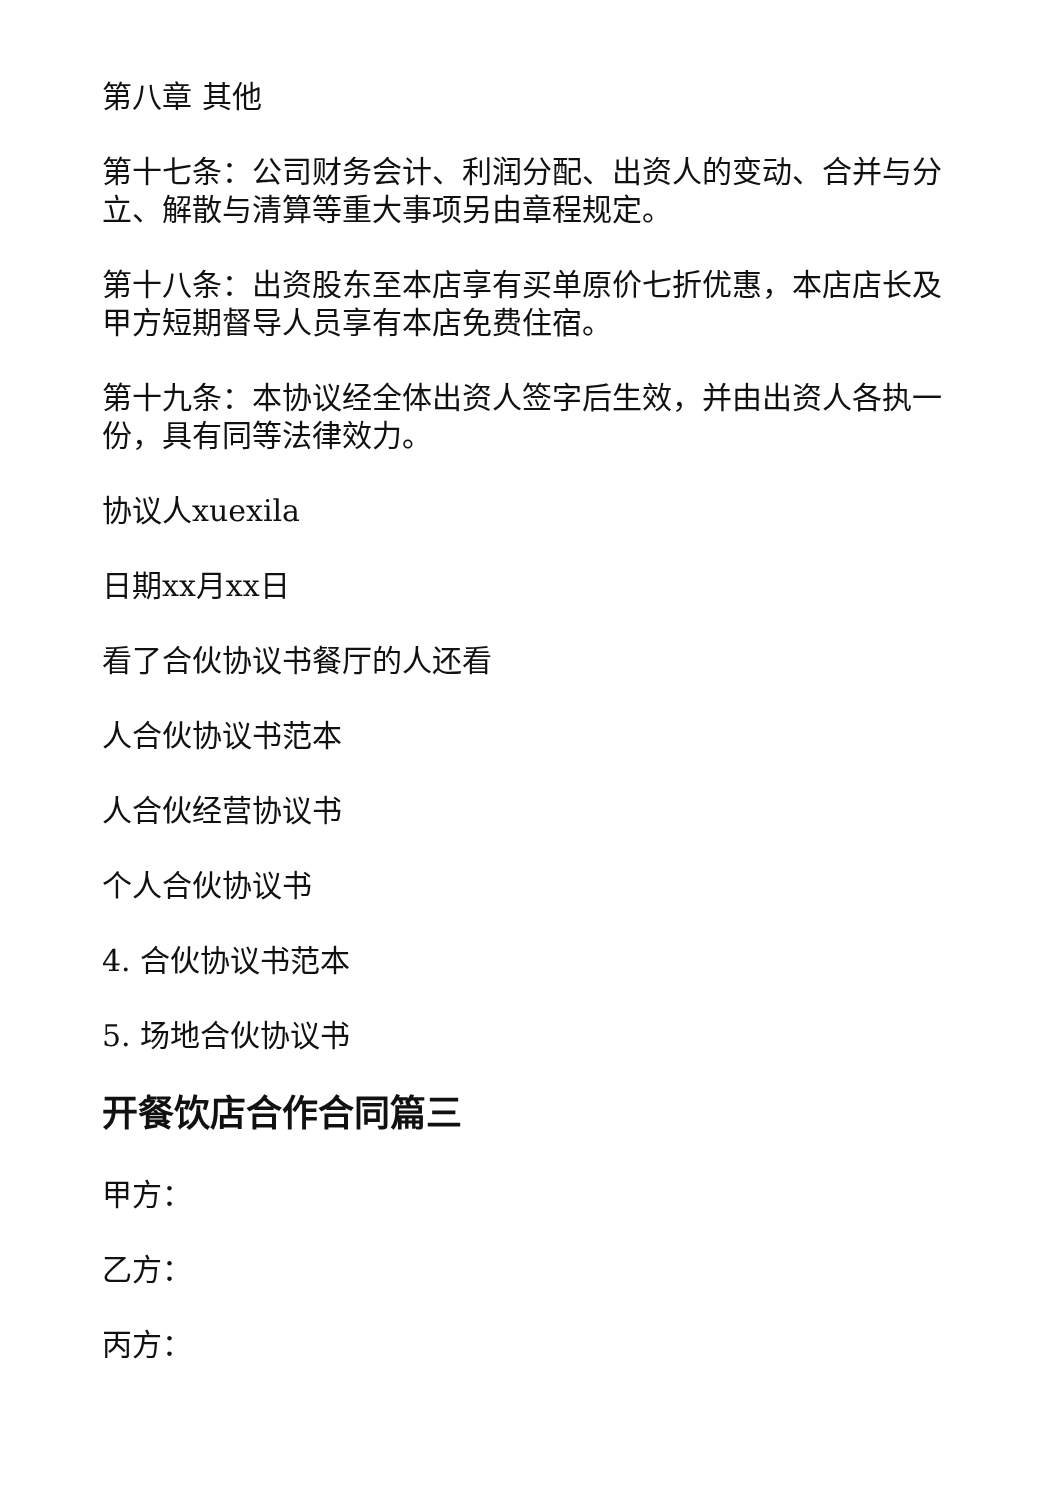第八章 其他
第十七条：公司财务会计、利润分配、出资人的变动、合并与分立、解散与清算等重大事项另由章程规定。
第十八条：出资股东至本店享有买单原价七折优惠，本店店长及甲方短期督导人员享有本店免费住宿。
第十九条：本协议经全体出资人签字后生效，并由出资人各执一份，具有同等法律效力。
协议人xuexila
日期xx月xx日
看了合伙协议书餐厅的人还看
人合伙协议书范本
人合伙经营协议书
个人合伙协议书
4. 合伙协议书范本
5. 场地合伙协议书
开餐饮店合作合同篇三
甲方：
乙方：
丙方：